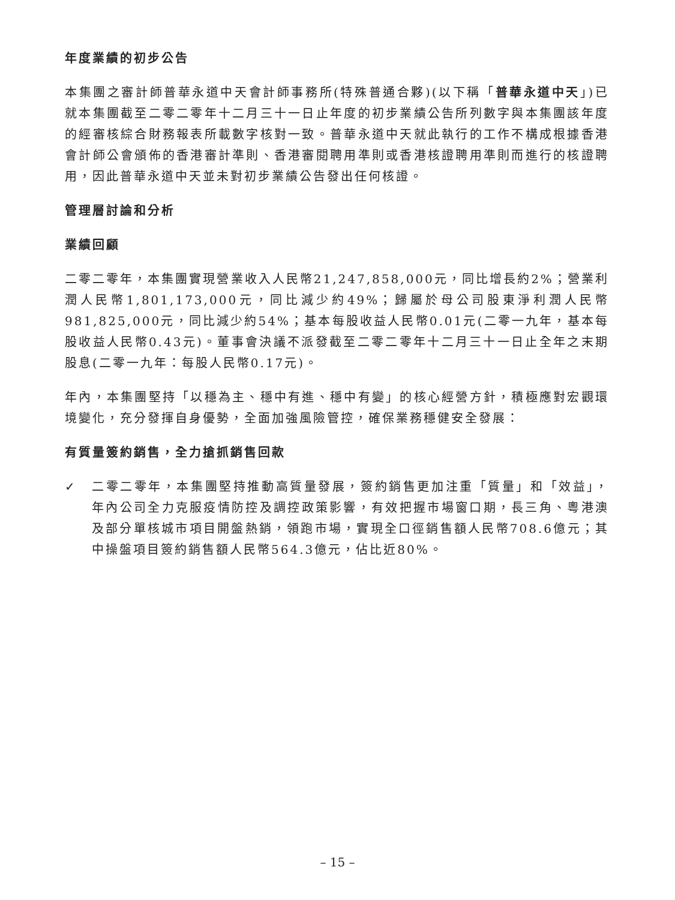年度業績的初步公告
本集團之審計師普華永道中天會計師事務所(特殊普通合夥)(以下稱「普華永道中天」)已就本集團截至二零二零年十二月三十一日止年度的初步業績公告所列數字與本集團該年度的經審核綜合財務報表所載數字核對一致。普華永道中天就此執行的工作不構成根據香港會計師公會頒佈的香港審計準則、香港審閱聘用準則或香港核證聘用準則而進行的核證聘用，因此普華永道中天並未對初步業績公告發出任何核證。
管理層討論和分析
業績回顧
二零二零年，本集團實現營業收入人民幣21,247,858,000元，同比增長約2%；營業利潤人民幣1,801,173,000元，同比減少約49%；歸屬於母公司股東淨利潤人民幣981,825,000元，同比減少約54%；基本每股收益人民幣0.01元(二零一九年，基本每股收益人民幣0.43元)。董事會決議不派發截至二零二零年十二月三十一日止全年之末期股息(二零一九年：每股人民幣0.17元)。
年內，本集團堅持「以穩為主、穩中有進、穩中有變」的核心經營方針，積極應對宏觀環境變化，充分發揮自身優勢，全面加強風險管控，確保業務穩健安全發展：
有質量簽約銷售，全力搶抓銷售回款
✓ 二零二零年，本集團堅持推動高質量發展，簽約銷售更加注重「質量」和「效益」，年內公司全力克服疫情防控及調控政策影響，有效把握市場窗口期，長三角、粵港澳及部分單核城市項目開盤熱銷，領跑市場，實現全口徑銷售額人民幣708.6億元；其中操盤項目簽約銷售額人民幣564.3億元，佔比近80%。
– 15 –